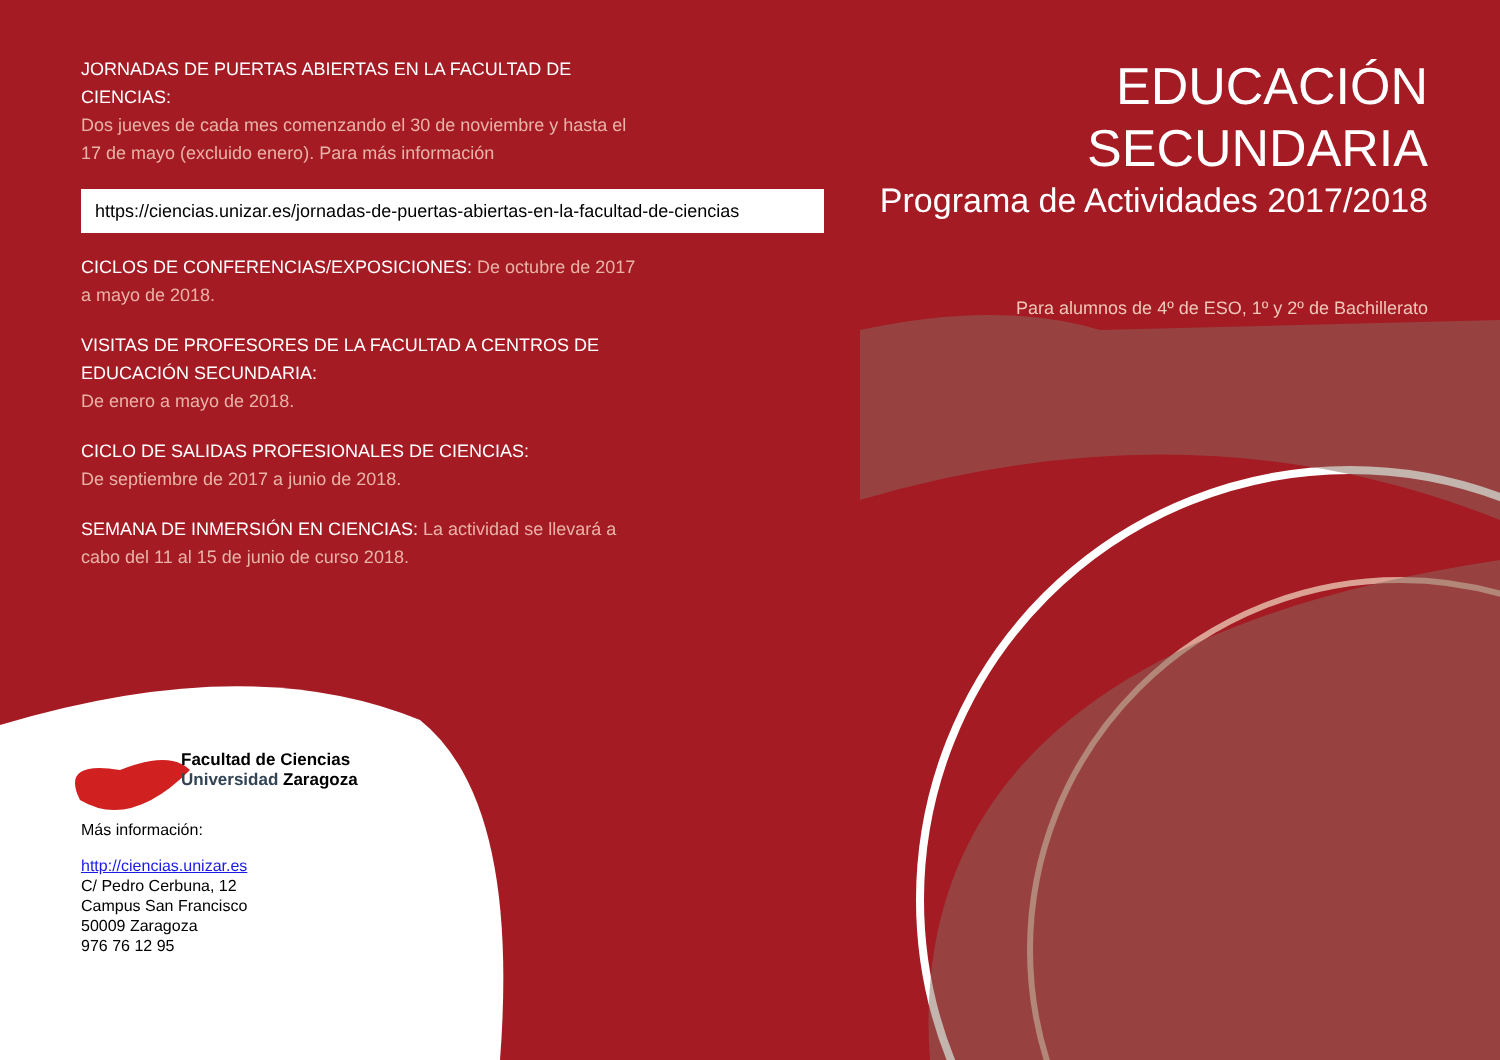JORNADAS DE PUERTAS ABIERTAS EN LA FACULTAD DE CIENCIAS:
Dos jueves de cada mes comenzando el 30 de noviembre y hasta el 17 de mayo (excluido enero). Para más información
https://ciencias.unizar.es/jornadas-de-puertas-abiertas-en-la-facultad-de-ciencias
CICLOS DE CONFERENCIAS/EXPOSICIONES: De octubre de 2017 a mayo de 2018.
VISITAS DE PROFESORES DE LA FACULTAD A CENTROS DE EDUCACIÓN SECUNDARIA:
De enero a mayo de 2018.
CICLO DE SALIDAS PROFESIONALES DE CIENCIAS:
De septiembre de 2017 a junio de 2018.
SEMANA DE INMERSIÓN EN CIENCIAS: La actividad se llevará a cabo del 11 al 15 de junio de curso 2018.
EDUCACIÓN
SECUNDARIA
Programa de Actividades 2017/2018
Para alumnos de 4º de ESO, 1º y 2º de Bachillerato
Facultad de Ciencias
Universidad Zaragoza
Más información:
http://ciencias.unizar.es
C/ Pedro Cerbuna, 12
Campus San Francisco
50009 Zaragoza
976 76 12 95